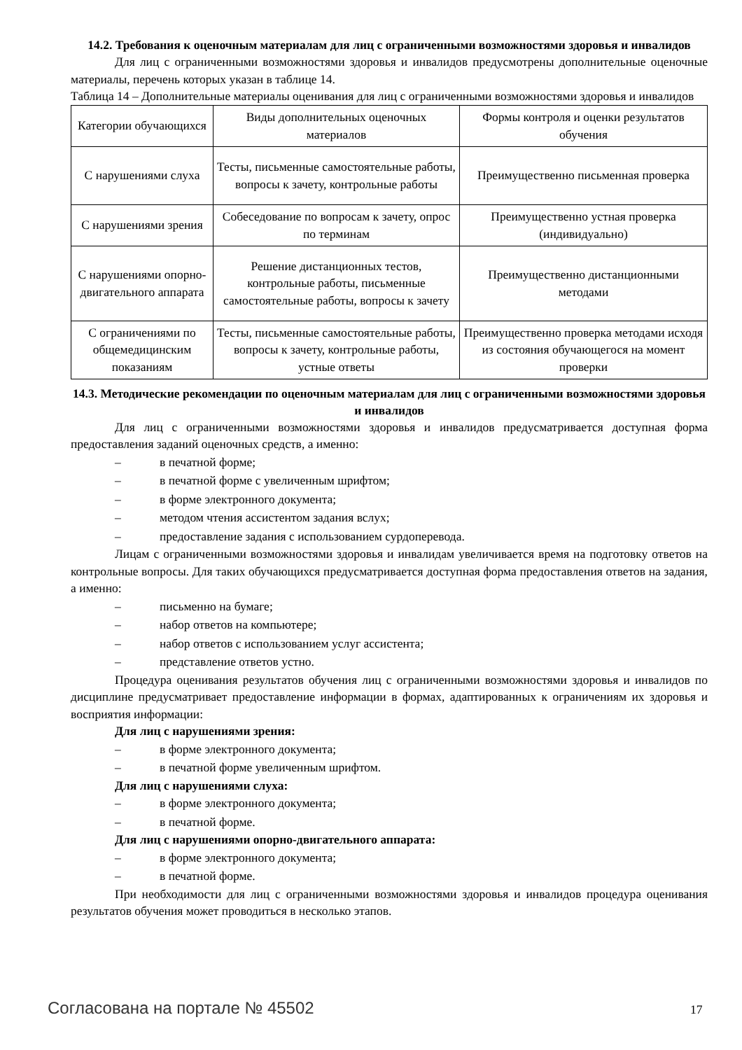14.2. Требования к оценочным материалам для лиц с ограниченными возможностями здоровья и инвалидов
Для лиц с ограниченными возможностями здоровья и инвалидов предусмотрены дополнительные оценочные материалы, перечень которых указан в таблице 14.
Таблица 14 – Дополнительные материалы оценивания для лиц с ограниченными возможностями здоровья и инвалидов
| Категории обучающихся | Виды дополнительных оценочных материалов | Формы контроля и оценки результатов обучения |
| С нарушениями слуха | Тесты, письменные самостоятельные работы, вопросы к зачету, контрольные работы | Преимущественно письменная проверка |
| С нарушениями зрения | Собеседование по вопросам к зачету, опрос по терминам | Преимущественно устная проверка (индивидуально) |
| С нарушениями опорно-двигательного аппарата | Решение дистанционных тестов, контрольные работы, письменные самостоятельные работы, вопросы к зачету | Преимущественно дистанционными методами |
| С ограничениями по общемедицинским показаниям | Тесты, письменные самостоятельные работы, вопросы к зачету, контрольные работы, устные ответы | Преимущественно проверка методами исходя из состояния обучающегося на момент проверки |
14.3. Методические рекомендации по оценочным материалам для лиц с ограниченными возможностями здоровья и инвалидов
Для лиц с ограниченными возможностями здоровья и инвалидов предусматривается доступная форма предоставления заданий оценочных средств, а именно:
– в печатной форме;
– в печатной форме с увеличенным шрифтом;
– в форме электронного документа;
– методом чтения ассистентом задания вслух;
– предоставление задания с использованием сурдоперевода.
Лицам с ограниченными возможностями здоровья и инвалидам увеличивается время на подготовку ответов на контрольные вопросы. Для таких обучающихся предусматривается доступная форма предоставления ответов на задания, а именно:
– письменно на бумаге;
– набор ответов на компьютере;
– набор ответов с использованием услуг ассистента;
– представление ответов устно.
Процедура оценивания результатов обучения лиц с ограниченными возможностями здоровья и инвалидов по дисциплине предусматривает предоставление информации в формах, адаптированных к ограничениям их здоровья и восприятия информации:
Для лиц с нарушениями зрения:
– в форме электронного документа;
– в печатной форме увеличенным шрифтом.
Для лиц с нарушениями слуха:
– в форме электронного документа;
– в печатной форме.
Для лиц с нарушениями опорно-двигательного аппарата:
– в форме электронного документа;
– в печатной форме.
При необходимости для лиц с ограниченными возможностями здоровья и инвалидов процедура оценивания результатов обучения может проводиться в несколько этапов.
Согласована на портале № 45502 17